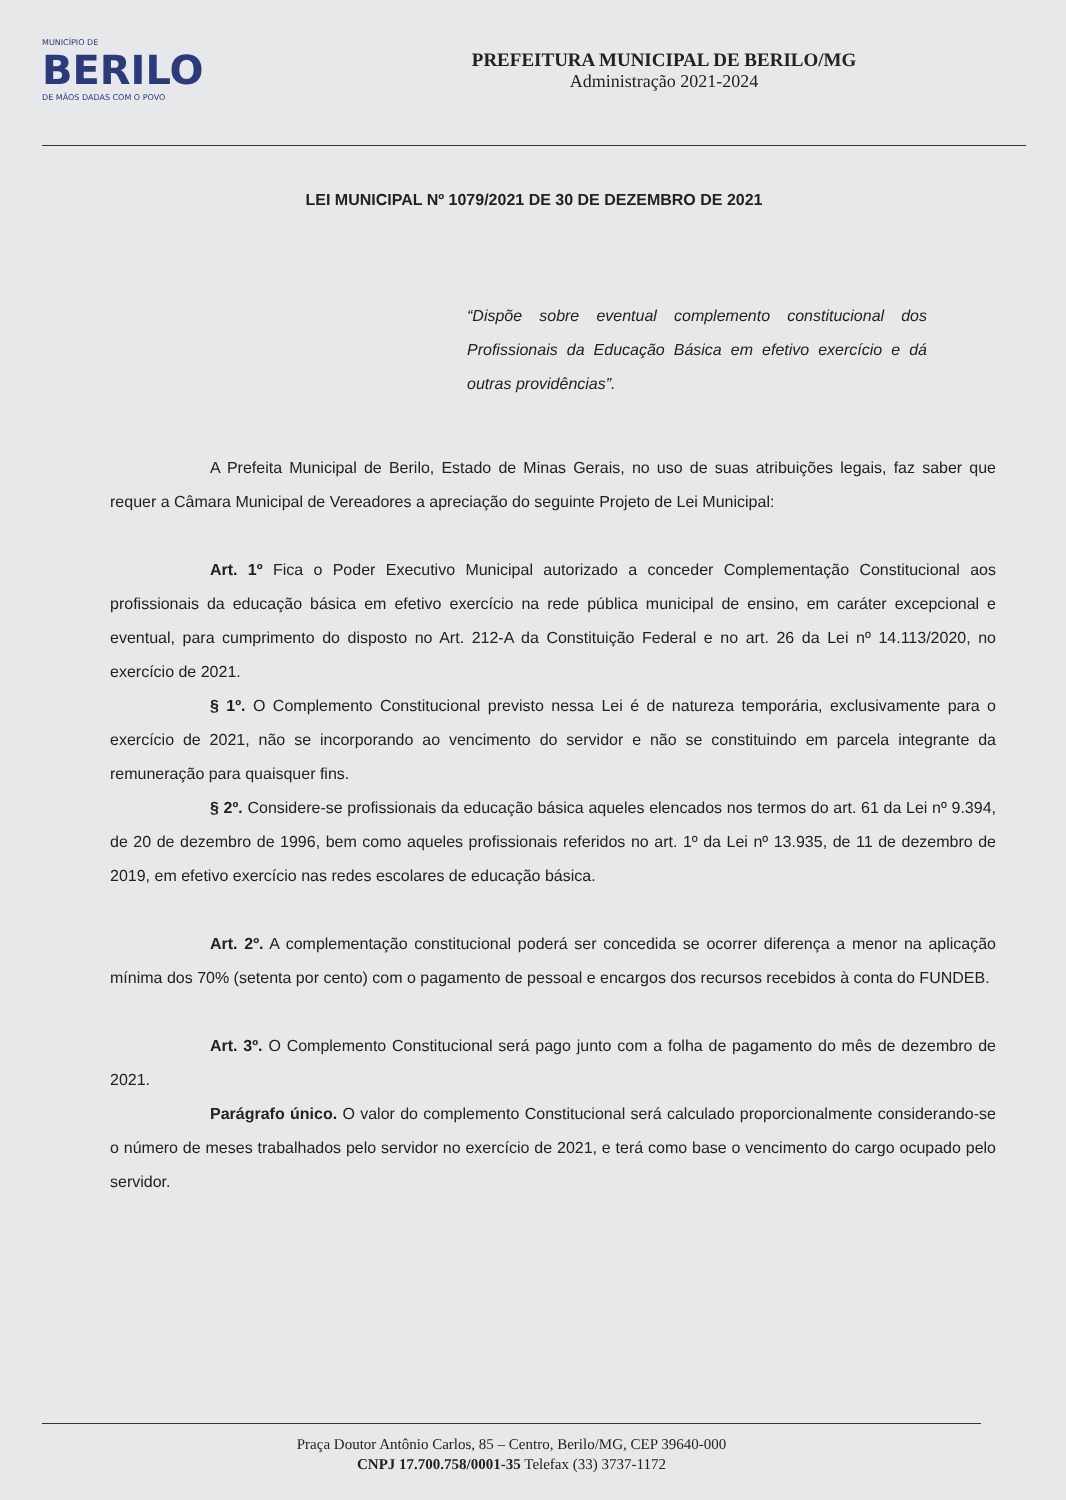MUNICÍPIO DE
BERILO
DE MÃOS DADAS COM O POVO
PREFEITURA MUNICIPAL DE BERILO/MG
Administração 2021-2024
LEI MUNICIPAL Nº 1079/2021 DE 30 DE DEZEMBRO DE 2021
“Dispõe sobre eventual complemento constitucional dos Profissionais da Educação Básica em efetivo exercício e dá outras providências”.
A Prefeita Municipal de Berilo, Estado de Minas Gerais, no uso de suas atribuições legais, faz saber que requer a Câmara Municipal de Vereadores a apreciação do seguinte Projeto de Lei Municipal:
Art. 1º Fica o Poder Executivo Municipal autorizado a conceder Complementação Constitucional aos profissionais da educação básica em efetivo exercício na rede pública municipal de ensino, em caráter excepcional e eventual, para cumprimento do disposto no Art. 212-A da Constituição Federal e no art. 26 da Lei nº 14.113/2020, no exercício de 2021.
§ 1º. O Complemento Constitucional previsto nessa Lei é de natureza temporária, exclusivamente para o exercício de 2021, não se incorporando ao vencimento do servidor e não se constituindo em parcela integrante da remuneração para quaisquer fins.
§ 2º. Considere-se profissionais da educação básica aqueles elencados nos termos do art. 61 da Lei nº 9.394, de 20 de dezembro de 1996, bem como aqueles profissionais referidos no art. 1º da Lei nº 13.935, de 11 de dezembro de 2019, em efetivo exercício nas redes escolares de educação básica.
Art. 2º. A complementação constitucional poderá ser concedida se ocorrer diferença a menor na aplicação mínima dos 70% (setenta por cento) com o pagamento de pessoal e encargos dos recursos recebidos à conta do FUNDEB.
Art. 3º. O Complemento Constitucional será pago junto com a folha de pagamento do mês de dezembro de 2021.
Parágrafo único. O valor do complemento Constitucional será calculado proporcionalmente considerando-se o número de meses trabalhados pelo servidor no exercício de 2021, e terá como base o vencimento do cargo ocupado pelo servidor.
Praça Doutor Antônio Carlos, 85 – Centro, Berilo/MG, CEP 39640-000
CNPJ 17.700.758/0001-35 Telefax (33) 3737-1172